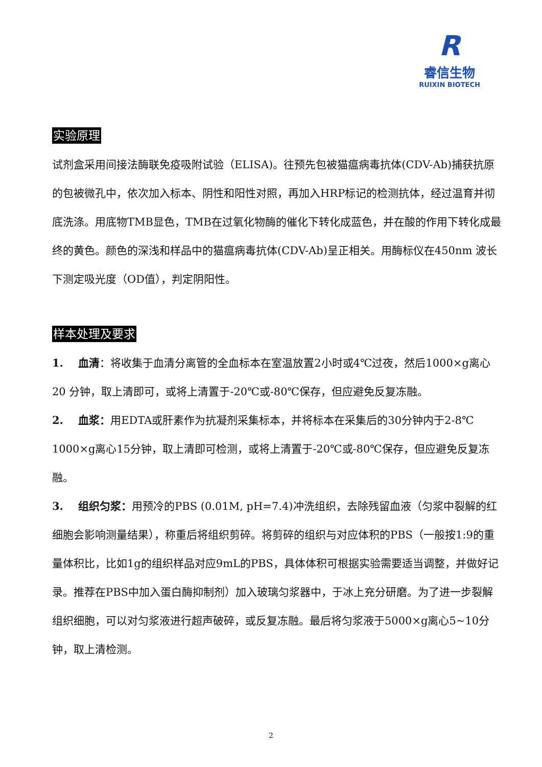R
睿信生物
RUIXIN BIOTECH
实验原理
试剂盒采用间接法酶联免疫吸附试验（ELISA)。往预先包被猫瘟病毒抗体(CDV-Ab)捕获抗原的包被微孔中，依次加入标本、阴性和阳性对照，再加入HRP标记的检测抗体，经过温育并彻底洗涤。用底物TMB显色，TMB在过氧化物酶的催化下转化成蓝色，并在酸的作用下转化成最终的黄色。颜色的深浅和样品中的猫瘟病毒抗体(CDV-Ab)呈正相关。用酶标仪在450nm 波长下测定吸光度（OD值），判定阴阳性。
样本处理及要求
1. 血清：将收集于血清分离管的全血标本在室温放置2小时或4℃过夜，然后1000×g离心20 分钟，取上清即可，或将上清置于-20℃或-80℃保存，但应避免反复冻融。
2. 血浆：用EDTA或肝素作为抗凝剂采集标本，并将标本在采集后的30分钟内于2-8℃ 1000×g离心15分钟，取上清即可检测，或将上清置于-20℃或-80℃保存，但应避免反复冻融。
3. 组织匀浆：用预冷的PBS (0.01M, pH=7.4)冲洗组织，去除残留血液（匀浆中裂解的红细胞会影响测量结果），称重后将组织剪碎。将剪碎的组织与对应体积的PBS（一般按1:9的重量体积比，比如1g的组织样品对应9mL的PBS，具体体积可根据实验需要适当调整，并做好记录。推荐在PBS中加入蛋白酶抑制剂）加入玻璃匀浆器中，于冰上充分研磨。为了进一步裂解组织细胞，可以对匀浆液进行超声破碎，或反复冻融。最后将匀浆液于5000×g离心5~10分钟，取上清检测。
2